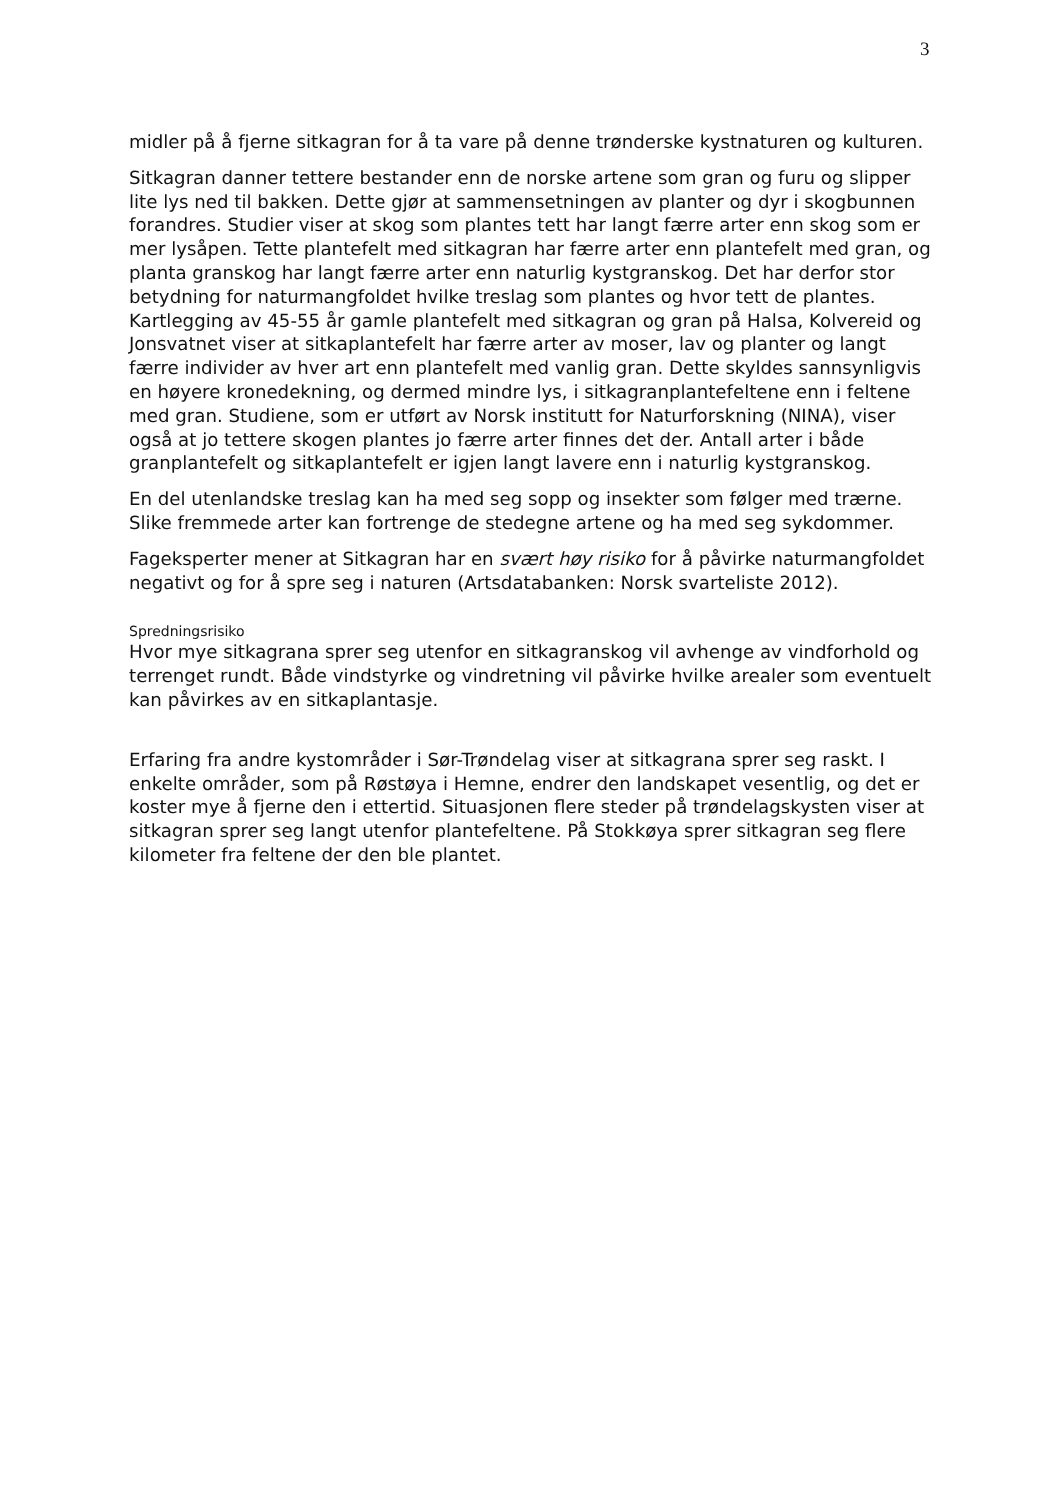3
midler på å fjerne sitkagran for å ta vare på denne trønderske kystnaturen og kulturen.
Sitkagran danner tettere bestander enn de norske artene som gran og furu og slipper lite lys ned til bakken. Dette gjør at sammensetningen av planter og dyr i skogbunnen forandres. Studier viser at skog som plantes tett har langt færre arter enn skog som er mer lysåpen. Tette plantefelt med sitkagran har færre arter enn plantefelt med gran, og planta granskog har langt færre arter enn naturlig kystgranskog. Det har derfor stor betydning for naturmangfoldet hvilke treslag som plantes og hvor tett de plantes. Kartlegging av 45-55 år gamle plantefelt med sitkagran og gran på Halsa, Kolvereid og Jonsvatnet viser at sitkaplantefelt har færre arter av moser, lav og planter og langt færre individer av hver art enn plantefelt med vanlig gran. Dette skyldes sannsynligvis en høyere kronedekning, og dermed mindre lys, i sitkagranplantefeltene enn i feltene med gran. Studiene, som er utført av Norsk institutt for Naturforskning (NINA), viser også at jo tettere skogen plantes jo færre arter finnes det der. Antall arter i både granplantefelt og sitkaplantefelt er igjen langt lavere enn i naturlig kystgranskog.
En del utenlandske treslag kan ha med seg sopp og insekter som følger med trærne. Slike fremmede arter kan fortrenge de stedegne artene og ha med seg sykdommer.
Fageksperter mener at Sitkagran har en svært høy risiko for å påvirke naturmangfoldet negativt og for å spre seg i naturen (Artsdatabanken: Norsk svarteliste 2012).
Spredningsrisiko
Hvor mye sitkagrana sprer seg utenfor en sitkagranskog vil avhenge av vindforhold og terrenget rundt. Både vindstyrke og vindretning vil påvirke hvilke arealer som eventuelt kan påvirkes av en sitkaplantasje.
Erfaring fra andre kystområder i Sør-Trøndelag viser at sitkagrana sprer seg raskt. I enkelte områder, som på Røstøya i Hemne, endrer den landskapet vesentlig, og det er koster mye å fjerne den i ettertid. Situasjonen flere steder på trøndelagskysten viser at sitkagran sprer seg langt utenfor plantefeltene. På Stokkøya sprer sitkagran seg flere kilometer fra feltene der den ble plantet.